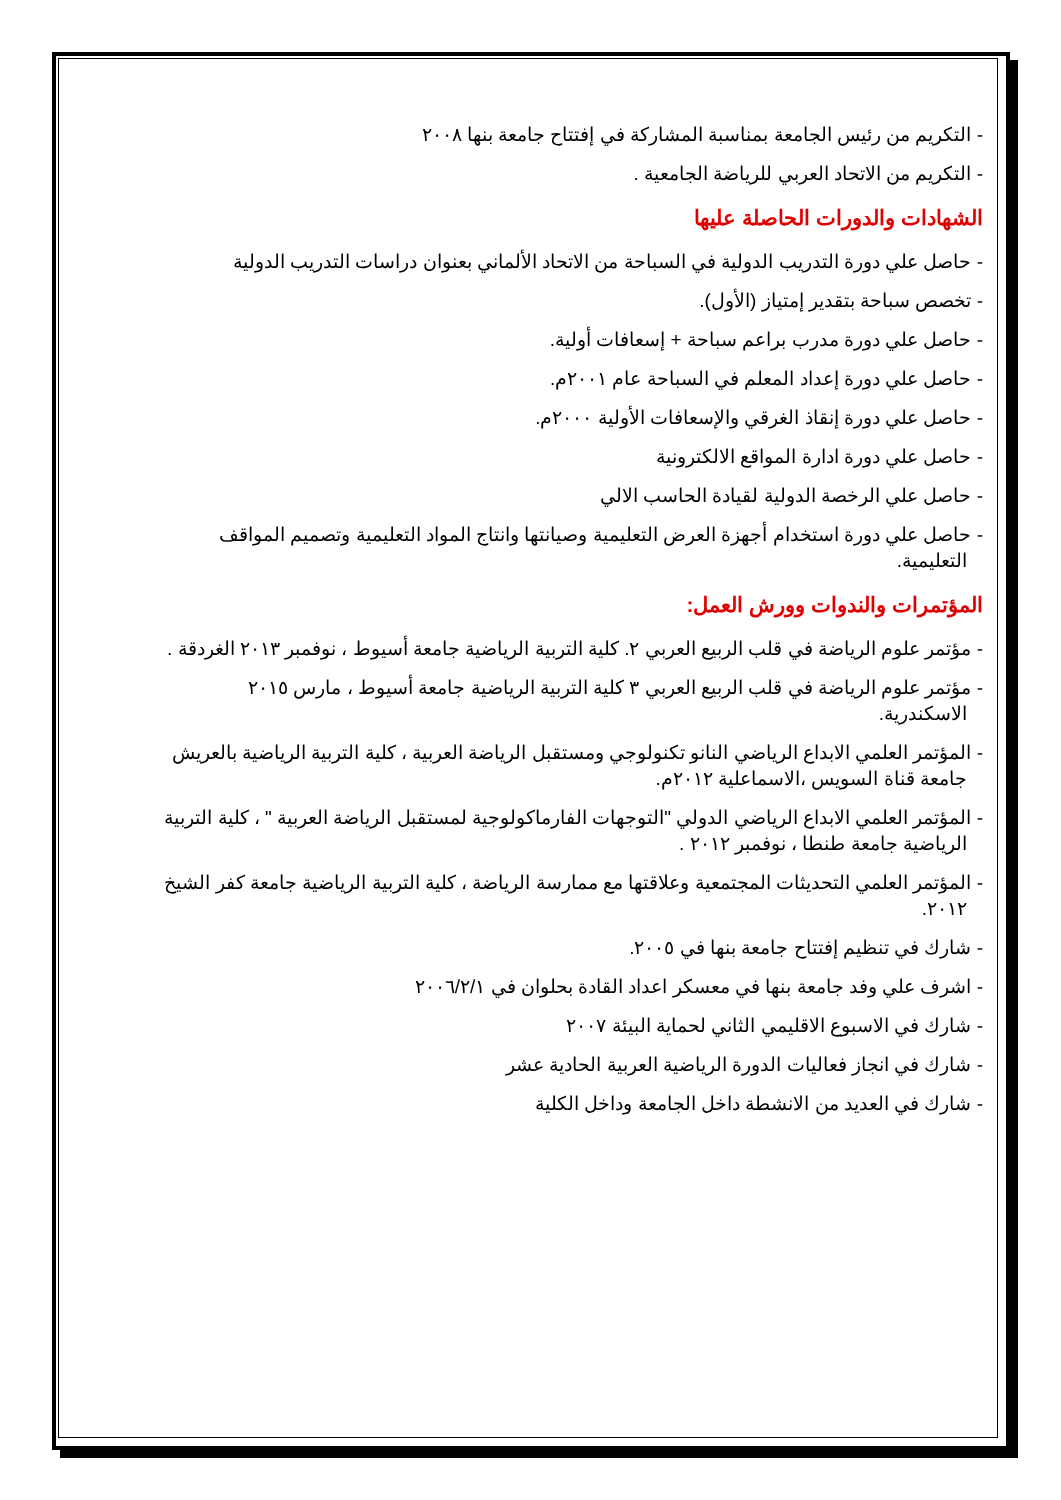- التكريم من رئيس الجامعة بمناسبة المشاركة في إفتتاح جامعة بنها ٢٠٠٨
- التكريم من الاتحاد العربي للرياضة الجامعية .
الشهادات والدورات الحاصلة عليها
- حاصل علي دورة التدريب الدولية في السباحة من الاتحاد الألماني بعنوان دراسات التدريب الدولية
- تخصص سباحة بتقدير إمتياز (الأول).
- حاصل علي دورة مدرب براعم سباحة + إسعافات أولية.
- حاصل علي دورة إعداد المعلم في السباحة عام ٢٠٠١م.
- حاصل علي دورة إنقاذ الغرقي والإسعافات الأولية ٢٠٠٠م.
- حاصل علي دورة ادارة المواقع الالكترونية
- حاصل علي الرخصة الدولية لقيادة الحاسب الالي
- حاصل علي دورة استخدام أجهزة العرض التعليمية وصيانتها وانتاج المواد التعليمية وتصميم المواقف التعليمية.
المؤتمرات والندوات وورش العمل:
- مؤتمر علوم الرياضة في قلب الربيع العربي ٢. كلية التربية الرياضية جامعة أسيوط ، نوفمبر ٢٠١٣ الغردقة .
- مؤتمر علوم الرياضة في قلب الربيع العربي ٣ كلية التربية الرياضية جامعة أسيوط ، مارس ٢٠١٥ الاسكندرية.
- المؤتمر العلمي الابداع الرياضي النانو تكنولوجي ومستقبل الرياضة العربية ، كلية التربية الرياضية بالعريش جامعة قناة السويس ،الاسماعلية ٢٠١٢م.
- المؤتمر العلمي الابداع الرياضي الدولي "التوجهات الفارماكولوجية لمستقبل الرياضة العربية " ، كلية التربية الرياضية جامعة طنطا ، نوفمبر ٢٠١٢ .
- المؤتمر العلمي التحديثات المجتمعية وعلاقتها مع ممارسة الرياضة ، كلية التربية الرياضية جامعة كفر الشيخ ٢٠١٢.
- شارك في تنظيم إفتتاح جامعة بنها في ٢٠٠٥.
- اشرف علي وفد جامعة بنها في معسكر اعداد القادة بحلوان في ٢٠٠٦/٢/١
- شارك في الاسبوع الاقليمي الثاني لحماية البيئة ٢٠٠٧
- شارك في انجاز فعاليات الدورة الرياضية العربية الحادية عشر
- شارك في العديد من الانشطة داخل الجامعة وداخل الكلية